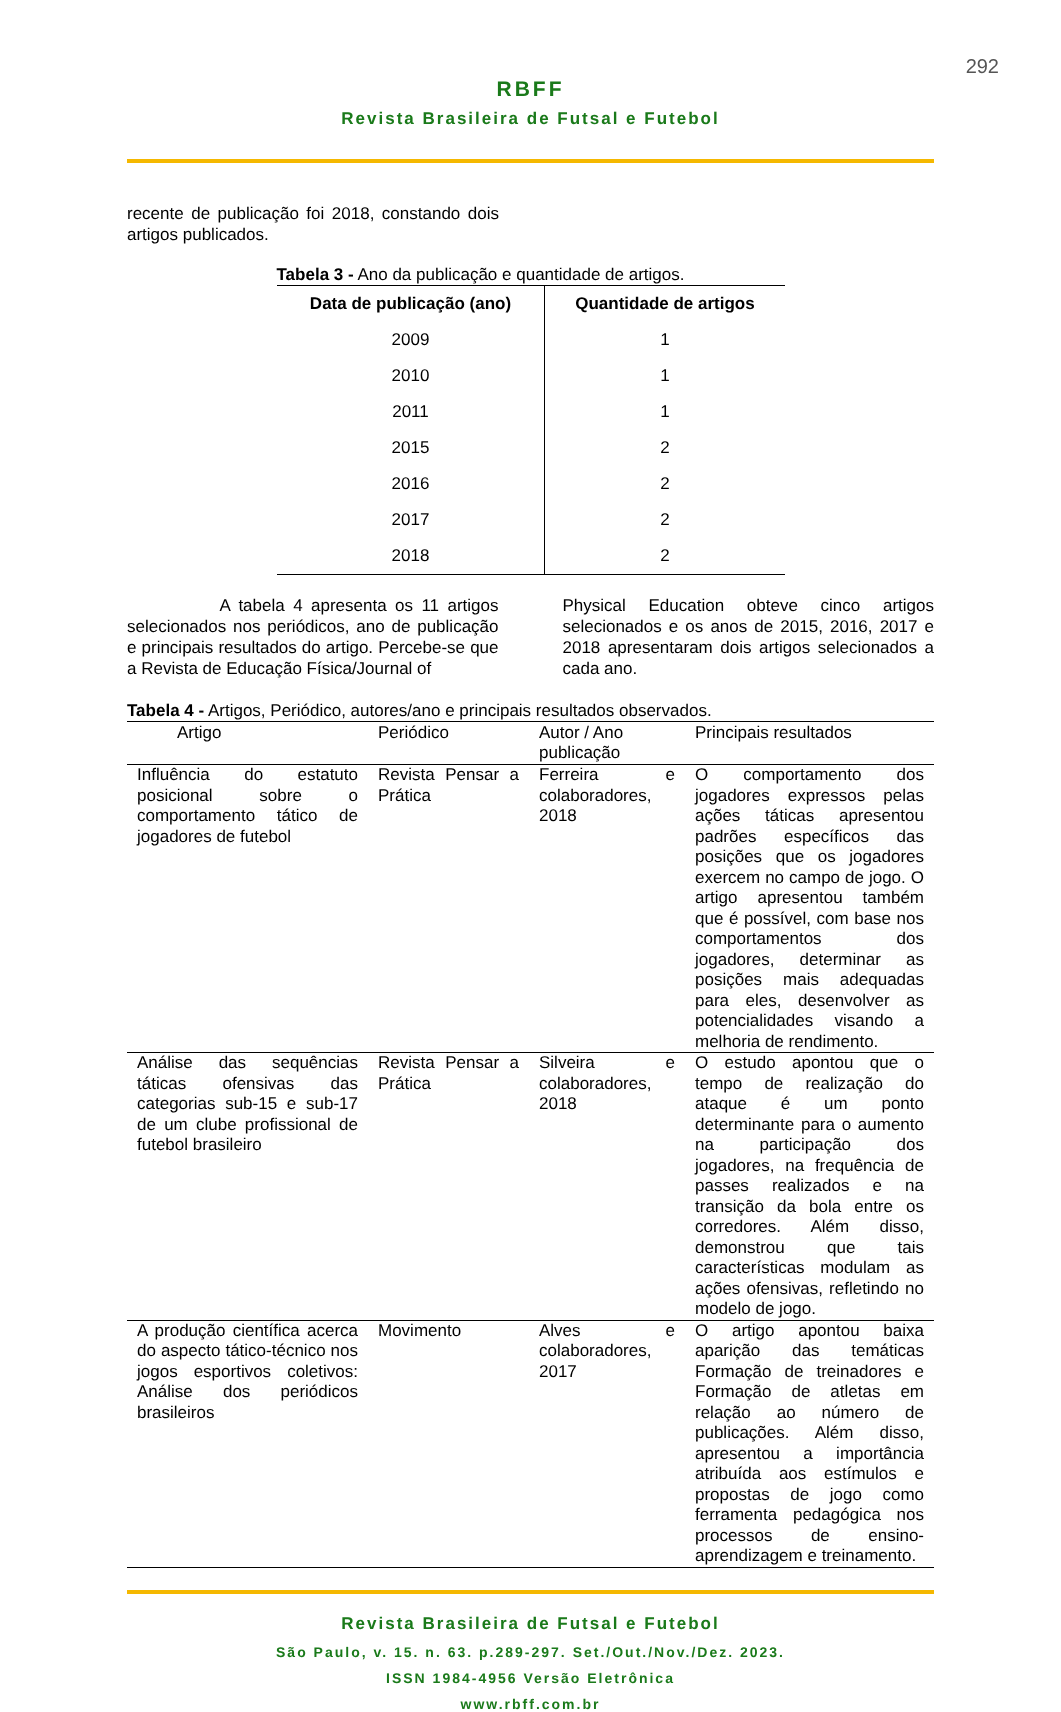292
RBFF
Revista Brasileira de Futsal e Futebol
recente de publicação foi 2018, constando dois artigos publicados.
Tabela 3 - Ano da publicação e quantidade de artigos.
| Data de publicação (ano) | Quantidade de artigos |
| --- | --- |
| 2009 | 1 |
| 2010 | 1 |
| 2011 | 1 |
| 2015 | 2 |
| 2016 | 2 |
| 2017 | 2 |
| 2018 | 2 |
A tabela 4 apresenta os 11 artigos selecionados nos periódicos, ano de publicação e principais resultados do artigo. Percebe-se que a Revista de Educação Física/Journal of
Physical Education obteve cinco artigos selecionados e os anos de 2015, 2016, 2017 e 2018 apresentaram dois artigos selecionados a cada ano.
Tabela 4 - Artigos, Periódico, autores/ano e principais resultados observados.
| Artigo | Periódico | Autor / Ano publicação | Principais resultados |
| --- | --- | --- | --- |
| Influência do estatuto posicional sobre o comportamento tático de jogadores de futebol | Revista Pensar a Prática | Ferreira e colaboradores, 2018 | O comportamento dos jogadores expressos pelas ações táticas apresentou padrões específicos das posições que os jogadores exercem no campo de jogo. O artigo apresentou também que é possível, com base nos comportamentos dos jogadores, determinar as posições mais adequadas para eles, desenvolver as potencialidades visando a melhoria de rendimento. |
| Análise das sequências táticas ofensivas das categorias sub-15 e sub-17 de um clube profissional de futebol brasileiro | Revista Pensar a Prática | Silveira e colaboradores, 2018 | O estudo apontou que o tempo de realização do ataque é um ponto determinante para o aumento na participação dos jogadores, na frequência de passes realizados e na transição da bola entre os corredores. Além disso, demonstrou que tais características modulam as ações ofensivas, refletindo no modelo de jogo. |
| A produção científica acerca do aspecto tático-técnico nos jogos esportivos coletivos: Análise dos periódicos brasileiros | Movimento | Alves e colaboradores, 2017 | O artigo apontou baixa aparição das temáticas Formação de treinadores e Formação de atletas em relação ao número de publicações. Além disso, apresentou a importância atribuída aos estímulos e propostas de jogo como ferramenta pedagógica nos processos de ensino-aprendizagem e treinamento. |
Revista Brasileira de Futsal e Futebol
São Paulo, v. 15. n. 63. p.289-297. Set./Out./Nov./Dez. 2023.
ISSN 1984-4956 Versão Eletrônica
www.rbff.com.br